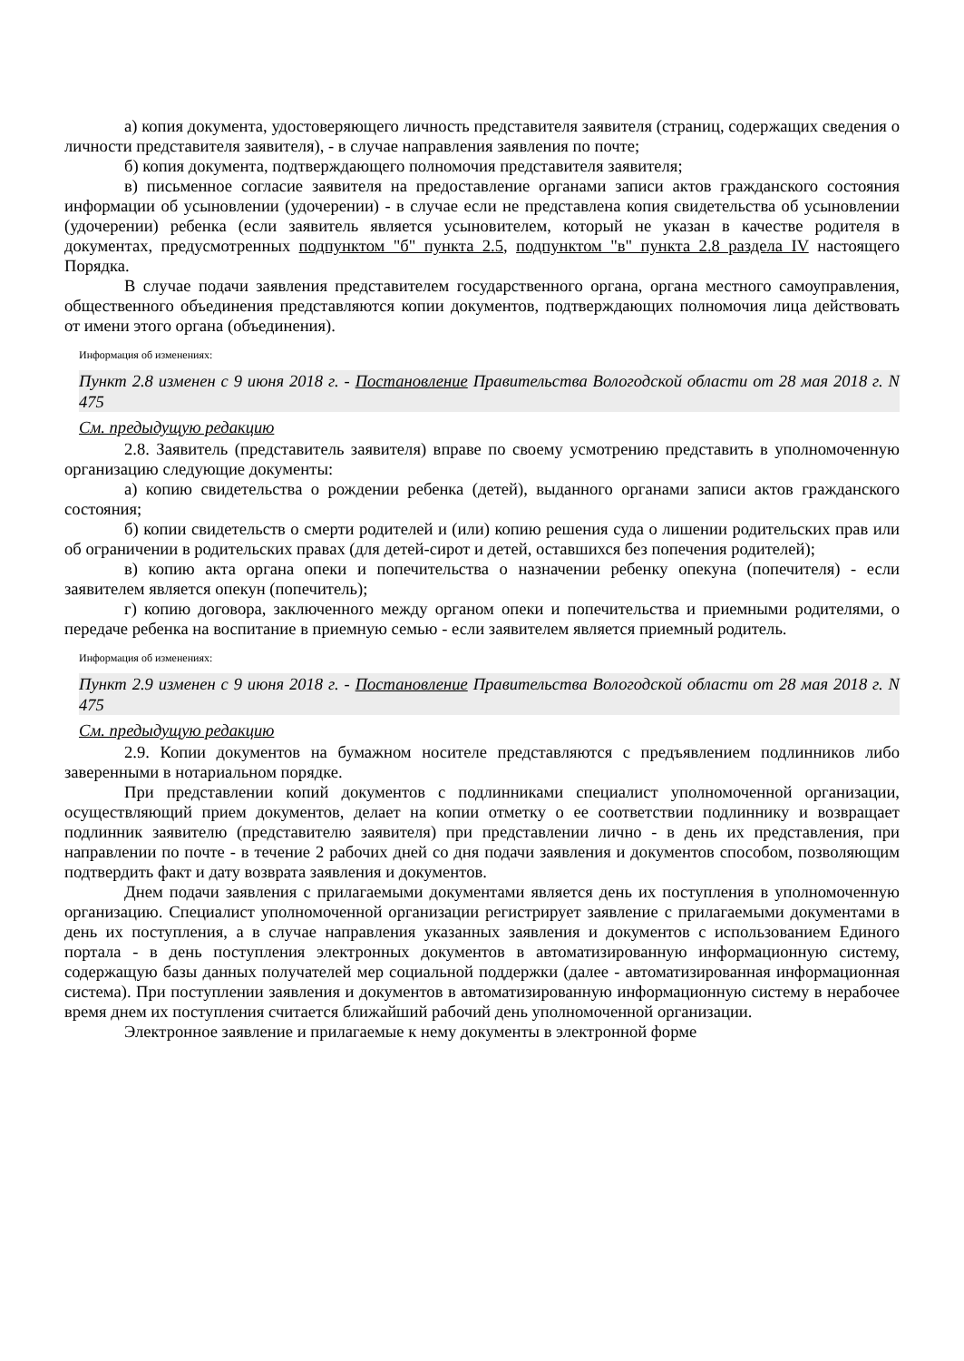а) копия документа, удостоверяющего личность представителя заявителя (страниц, содержащих сведения о личности представителя заявителя), - в случае направления заявления по почте;
б) копия документа, подтверждающего полномочия представителя заявителя;
в) письменное согласие заявителя на предоставление органами записи актов гражданского состояния информации об усыновлении (удочерении) - в случае если не представлена копия свидетельства об усыновлении (удочерении) ребенка (если заявитель является усыновителем, который не указан в качестве родителя в документах, предусмотренных подпунктом "б" пункта 2.5, подпунктом "в" пункта 2.8 раздела IV настоящего Порядка.
В случае подачи заявления представителем государственного органа, органа местного самоуправления, общественного объединения представляются копии документов, подтверждающих полномочия лица действовать от имени этого органа (объединения).
Информация об изменениях:
Пункт 2.8 изменен с 9 июня 2018 г. - Постановление Правительства Вологодской области от 28 мая 2018 г. N 475
См. предыдущую редакцию
2.8. Заявитель (представитель заявителя) вправе по своему усмотрению представить в уполномоченную организацию следующие документы:
а) копию свидетельства о рождении ребенка (детей), выданного органами записи актов гражданского состояния;
б) копии свидетельств о смерти родителей и (или) копию решения суда о лишении родительских прав или об ограничении в родительских правах (для детей-сирот и детей, оставшихся без попечения родителей);
в) копию акта органа опеки и попечительства о назначении ребенку опекуна (попечителя) - если заявителем является опекун (попечитель);
г) копию договора, заключенного между органом опеки и попечительства и приемными родителями, о передаче ребенка на воспитание в приемную семью - если заявителем является приемный родитель.
Информация об изменениях:
Пункт 2.9 изменен с 9 июня 2018 г. - Постановление Правительства Вологодской области от 28 мая 2018 г. N 475
См. предыдущую редакцию
2.9. Копии документов на бумажном носителе представляются с предъявлением подлинников либо заверенными в нотариальном порядке.
При представлении копий документов с подлинниками специалист уполномоченной организации, осуществляющий прием документов, делает на копии отметку о ее соответствии подлиннику и возвращает подлинник заявителю (представителю заявителя) при представлении лично - в день их представления, при направлении по почте - в течение 2 рабочих дней со дня подачи заявления и документов способом, позволяющим подтвердить факт и дату возврата заявления и документов.
Днем подачи заявления с прилагаемыми документами является день их поступления в уполномоченную организацию. Специалист уполномоченной организации регистрирует заявление с прилагаемыми документами в день их поступления, а в случае направления указанных заявления и документов с использованием Единого портала - в день поступления электронных документов в автоматизированную информационную систему, содержащую базы данных получателей мер социальной поддержки (далее - автоматизированная информационная система). При поступлении заявления и документов в автоматизированную информационную систему в нерабочее время днем их поступления считается ближайший рабочий день уполномоченной организации.
Электронное заявление и прилагаемые к нему документы в электронной форме